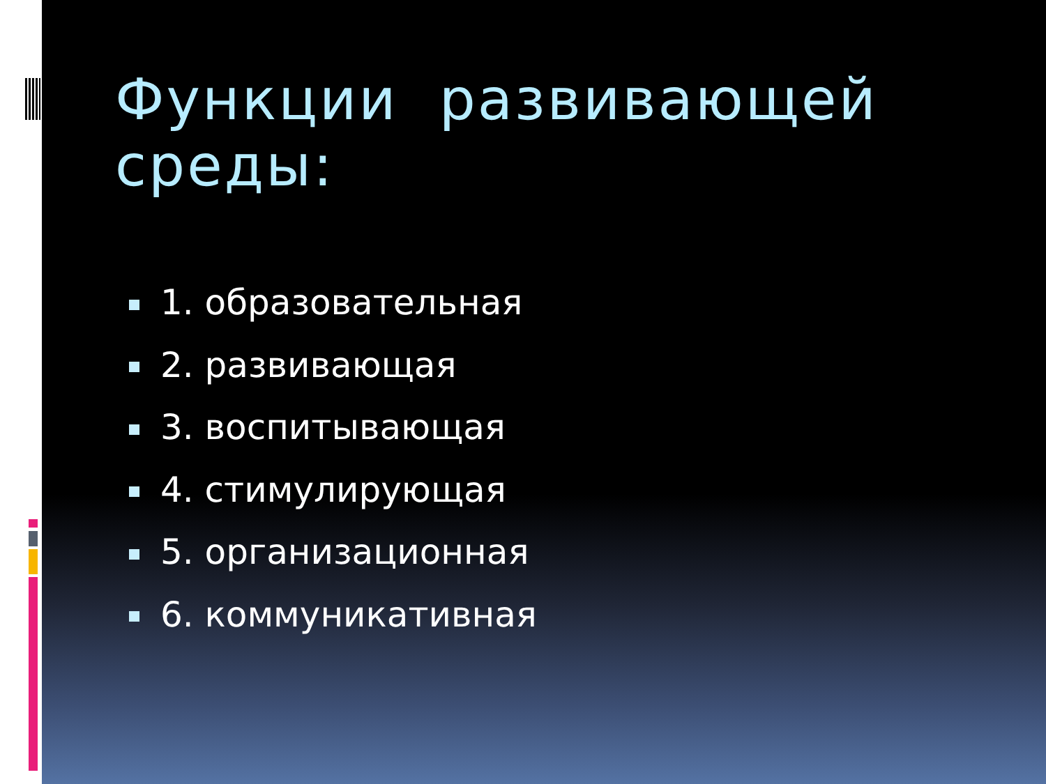Функции развивающей среды:
1. образовательная
2. развивающая
3. воспитывающая
4. стимулирующая
5. организационная
6. коммуникативная